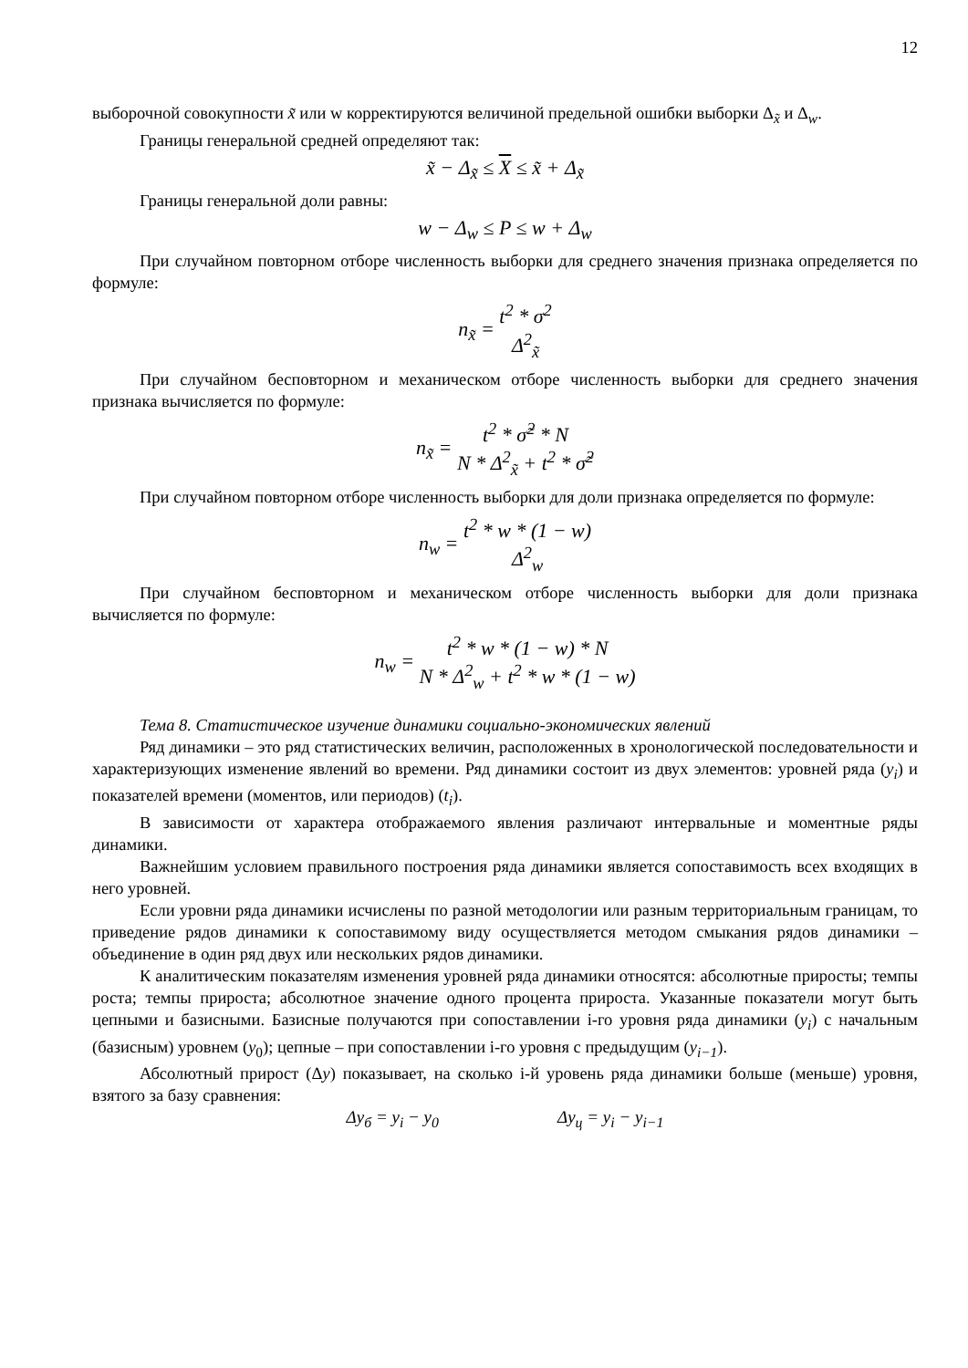12
выборочной совокупности x̃ или w корректируются величиной предельной ошибки выборки Δ<sub>x̃</sub> и Δ<sub>w</sub>.
Границы генеральной средней определяют так:
x̃ − Δ<sub>x̃</sub> ≤ X ≤ x̃ + Δ<sub>x̃</sub>
Границы генеральной доли равны:
w − Δ<sub>w</sub> ≤ P ≤ w + Δ<sub>w</sub>
При случайном повторном отборе численность выборки для среднего значения признака определяется по формуле:
n<sub>x̃</sub> = t<sup>2</sup> * σ<sup>2</sup> Δ<sup>2</sup><sub>x̃</sub>
При случайном бесповторном и механическом отборе численность выборки для среднего значения признака вычисляется по формуле:
n<sub>x̃</sub> = t<sup>2</sup> * σ̃<sup>2</sup> * N N * Δ<sup>2</sup><sub>x̃</sub> + t<sup>2</sup> * σ̃<sup>2</sup>
При случайном повторном отборе численность выборки для доли признака определяется по формуле:
n<sub>w</sub> = t<sup>2</sup> * w * (1 − w) Δ<sup>2</sup><sub>w</sub>
При случайном бесповторном и механическом отборе численность выборки для доли признака вычисляется по формуле:
n<sub>w</sub> = t<sup>2</sup> * w * (1 − w) * N N * Δ<sup>2</sup><sub>w</sub> + t<sup>2</sup> * w * (1 − w)
Тема 8. Статистическое изучение динамики социально-экономических явлений
Ряд динамики – это ряд статистических величин, расположенных в хронологической последовательности и характеризующих изменение явлений во времени. Ряд динамики состоит из двух элементов: уровней ряда (y<sub>i</sub>) и показателей времени (моментов, или периодов) (t<sub>i</sub>).
В зависимости от характера отображаемого явления различают интервальные и моментные ряды динамики.
Важнейшим условием правильного построения ряда динамики является сопоставимость всех входящих в него уровней.
Если уровни ряда динамики исчислены по разной методологии или разным территориальным границам, то приведение рядов динамики к сопоставимому виду осуществляется методом смыкания рядов динамики – объединение в один ряд двух или нескольких рядов динамики.
К аналитическим показателям изменения уровней ряда динамики относятся: абсолютные приросты; темпы роста; темпы прироста; абсолютное значение одного процента прироста. Указанные показатели могут быть цепными и базисными. Базисные получаются при сопоставлении i-го уровня ряда динамики (y<sub>i</sub>) с начальным (базисным) уровнем (y<sub>0</sub>); цепные – при сопоставлении i-го уровня с предыдущим (y<sub>i−1</sub>).
Абсолютный прирост (Δy) показывает, на сколько i-й уровень ряда динамики больше (меньше) уровня, взятого за базу сравнения:
Δy<sub>б</sub> = y<sub>i</sub> − y<sub>0</sub> Δy<sub>ц</sub> = y<sub>i</sub> − y<sub>i−1</sub>